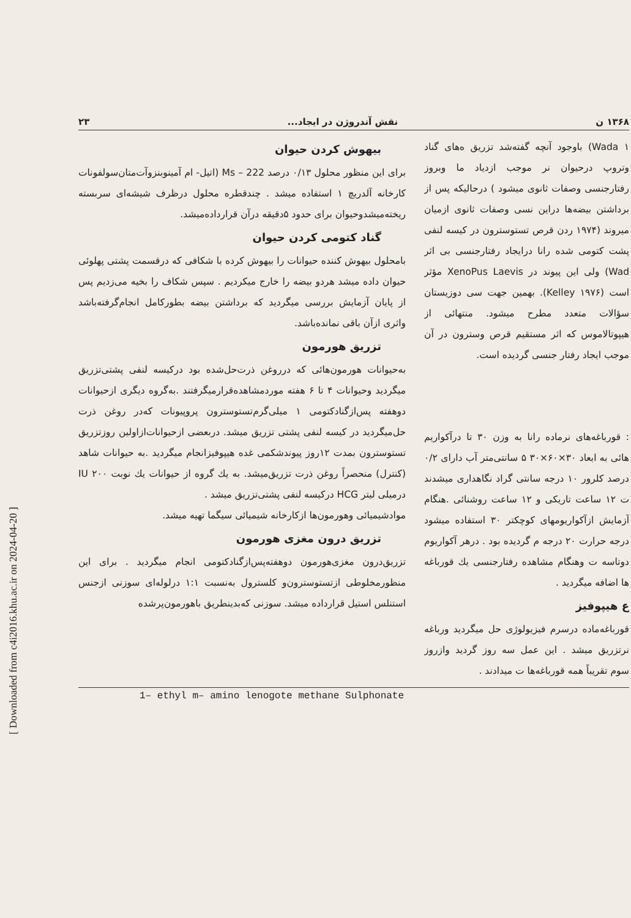[ Downloaded from c4i2016.khu.ac.ir on 2024-04-20 ]
۱۳۶۸ ن نقش آندروژن در ایجاد... ۲۳
Wada ۱) باوجود آنچه گفته‌شد تزریق ه‌های گناد وتروپ درحیوان نر موجب ازدیاد ما وبروز رفتارجنسی وصفات ثانوی میشود ) درحالیکه پس از برداشتن بیضه‌ها دراین نسی وصفات ثانوی ازمیان میروند (۱۹۷۴ ردن قرص تستوسترون در کیسه لنفی پشت کتومی شده رانا درایجاد رفتارجنسی بی اثر Wad) ولی این پیوند در XenoPus Laevis مؤثر است (Kelley ۱۹۷۶). بهمین جهت سی دوزیستان سؤالات متعدد مطرح میشود. منتهائی از هیپوتالاموس که اثر مستقیم قرص وسترون در آن موجب ایجاد رفتار جنسی گردیده است.
: قورباغه‌های نرماده رانا به وزن ۳۰ تا درآکواریم هائی به ابعاد ۳۰×۶۰×۳۰ ۵ سانتی‌متر آب دارای ۰/۲ درصد کلرور ۱۰ درجه سانتی گراد نگاهداری میشدند ت ۱۲ ساعت تاریکی و ۱۲ ساعت روشنائی .هنگام آزمایش ازآکواریومهای کوچکتر ۳۰ استفاده میشود درجه حرارت ۲۰ درجه م گردیده بود . درهر آکواریوم دوتاسه ت وهنگام مشاهده رفتارجنسی یك قورباغه ها اضافه میگردید .
ع هیپوفیز
قورباغه‌ماده درسرم فیزیولوژی حل میگردید ورباغه نرتزریق میشد . این عمل سه روز گردید وازروز سوم تقریباً همه قورباغه‌ها ت میدادند .
بیهوش کردن حیوان
برای این منظور محلول ۰/۱۳ درصد Ms – 222 (اتیل- ام آمینوبنزوآت‌متان‌سولفونات کارخانه آلدریچ ۱ استفاده میشد . چندقطره محلول درظرف شیشه‌ای سربسته ریخته‌میشدوحیوان برای حدود ۵دقیقه درآن قرارداده‌میشد.
گناد کتومی کردن حیوان
بامحلول بیهوش کننده حیوانات را بیهوش کرده با شکافی که درقسمت پشتی پهلوئی حیوان داده میشد هردو بیضه را خارج میکردیم . سپس شکاف را بخیه می‌زدیم پس از پایان آزمایش بررسی میگردید که برداشتن بیضه بطورکامل انجام‌گرفته‌باشد واثری ازآن باقی نمانده‌باشد.
تزریق هورمون
به‌حیوانات هورمون‌هائی که درروغن ذرت‌حل‌شده بود درکیسه لنفی پشتی‌تزریق میگردید وحیوانات ۴ تا ۶ هفته موردمشاهده‌قرارمیگرفتند .به‌گروه دیگری ازحیوانات دوهفته پس‌ازگنادکتومی ۱ میلی‌گرم‌تستوسترون پروپیونات که‌در روغن ذرت حل‌میگردید در کیسه لنفی پشتی تزریق میشد. دربعضی ازحیوانات‌ازاولین روزتزریق تستوسترون بمدت ۱۲روز پیوندشکمی غده هیپوفیزانجام میگردید .به حیوانات شاهد (کنترل) منحصراً روغن ذرت تزریق‌میشد. به یك گروه از حیوانات یك نوبت ۲۰۰ IU درمیلی لیتر HCG درکیسه لنفی پشتی‌تزریق میشد .
موادشیمیائی وهورمون‌ها ازکارخانه شیمیائی سیگما تهیه میشد.
تزریق درون مغزی هورمون
تزریق‌درون مغزی‌هورمون دوهفته‌پس‌ازگنادکتومی انجام میگردید . برای این منظورمخلوطی ازتستوسترون‌و کلسترول به‌نسبت ۱:۱ درلوله‌ای سوزنی ازجنس استنلس استیل قرارداده میشد. سوزنی که‌بدینطریق باهورمون‌پرشده
1– ethyl m– amino lenogote methane Sulphonate